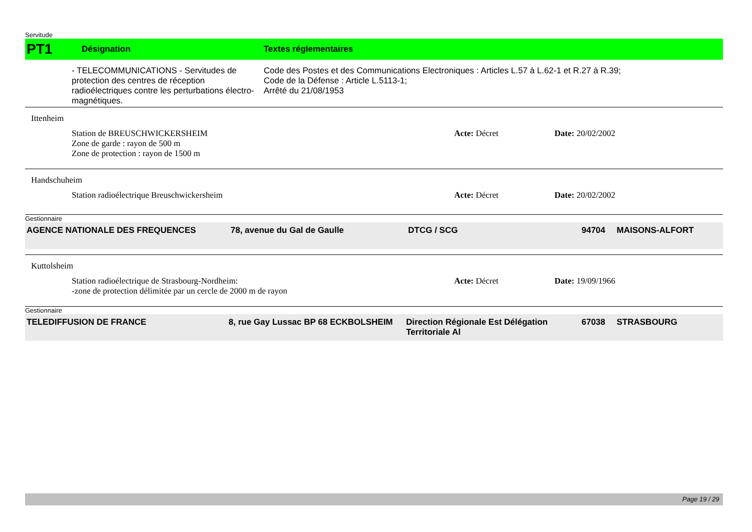Servitude
PT1 Désignation Textes réglementaires
- TELECOMMUNICATIONS - Servitudes de protection des centres de réception radioélectriques contre les perturbations électro-magnétiques.
Code des Postes et des Communications Electroniques : Articles L.57 à L.62-1 et R.27 à R.39;
Code de la Défense : Article L.5113-1;
Arrêté du 21/08/1953
Ittenheim
Station de BREUSCHWICKERSHEIM
Zone de garde : rayon de 500 m
Zone de protection : rayon de 1500 m
Acte: Décret Date: 20/02/2002
Handschuheim
Station radioélectrique Breuschwickersheim Acte: Décret Date: 20/02/2002
Gestionnaire
AGENCE NATIONALE DES FREQUENCES 78, avenue du Gal de Gaulle DTCG / SCG 94704 MAISONS-ALFORT
Kuttolsheim
Station radioélectrique de Strasbourg-Nordheim:
-zone de protection délimitée par un cercle de 2000 m de rayon
Acte: Décret Date: 19/09/1966
Gestionnaire
TELEDIFFUSION DE FRANCE 8, rue Gay Lussac BP 68 ECKBOLSHEIM Direction Régionale Est Délégation Territoriale Al 67038 STRASBOURG
Page 19 / 29